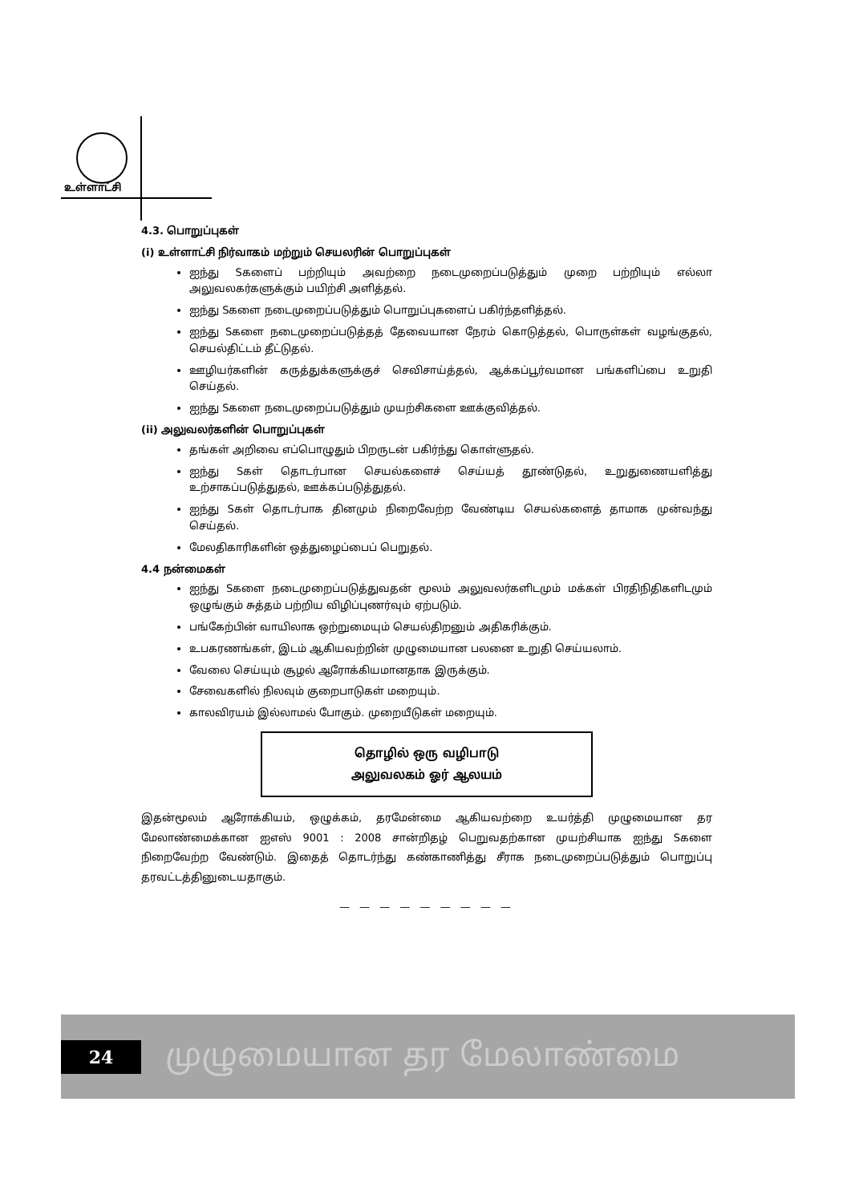உள்ளாட்சி
4.3. பொறுப்புகள்
(i) உள்ளாட்சி நிர்வாகம் மற்றும் செயலரின் பொறுப்புகள்
ஐந்து Sகளைப் பற்றியும் அவற்றை நடைமுறைப்படுத்தும் முறை பற்றியும் எல்லா அலுவலகர்களுக்கும் பயிற்சி அளித்தல்.
ஐந்து Sகளை நடைமுறைப்படுத்தும் பொறுப்புகளைப் பகிர்ந்தளித்தல்.
ஐந்து Sகளை நடைமுறைப்படுத்தத் தேவையான நேரம் கொடுத்தல், பொருள்கள் வழங்குதல், செயல்திட்டம் தீட்டுதல்.
ஊழியர்களின் கருத்துக்களுக்குச் செவிசாய்த்தல், ஆக்கப்பூர்வமான பங்களிப்பை உறுதி செய்தல்.
ஐந்து Sகளை நடைமுறைப்படுத்தும் முயற்சிகளை ஊக்குவித்தல்.
(ii) அலுவலர்களின் பொறுப்புகள்
தங்கள் அறிவை எப்பொழுதும் பிறருடன் பகிர்ந்து கொள்ளுதல்.
ஐந்து Sகள் தொடர்பான செயல்களைச் செய்யத் தூண்டுதல், உறுதுணையளித்து உற்சாகப்படுத்துதல், ஊக்கப்படுத்துதல்.
ஐந்து Sகள் தொடர்பாக தினமும் நிறைவேற்ற வேண்டிய செயல்களைத் தாமாக முன்வந்து செய்தல்.
மேலதிகாரிகளின் ஒத்துழைப்பைப் பெறுதல்.
4.4 நன்மைகள்
ஐந்து Sகளை நடைமுறைப்படுத்துவதன் மூலம் அலுவலர்களிடமும் மக்கள் பிரதிநிதிகளிடமும் ஒழுங்கும் சுத்தம் பற்றிய விழிப்புணர்வும் ஏற்படும்.
பங்கேற்பின் வாயிலாக ஒற்றுமையும் செயல்திறனும் அதிகரிக்கும்.
உபகரணங்கள், இடம் ஆகியவற்றின் முழுமையான பலனை உறுதி செய்யலாம்.
வேலை செய்யும் சூழல் ஆரோக்கியமானதாக இருக்கும்.
சேவைகளில் நிலவும் குறைபாடுகள் மறையும்.
காலவிரயம் இல்லாமல் போகும். முறையீடுகள் மறையும்.
தொழில் ஒரு வழிபாடு
அலுவலகம் ஓர் ஆலயம்
இதன்மூலம் ஆரோக்கியம், ஒழுக்கம், தரமேன்மை ஆகியவற்றை உயர்த்தி முழுமையான தர மேலாண்மைக்கான ஐஎஸ் 9001 : 2008 சான்றிதழ் பெறுவதற்கான முயற்சியாக ஐந்து Sகளை நிறைவேற்ற வேண்டும். இதைத் தொடர்ந்து கண்காணித்து சீராக நடைமுறைப்படுத்தும் பொறுப்பு தரவட்டத்தினுடையதாகும்.
— — — — — — — — —
24
முழுமையான தர மேலாண்மை